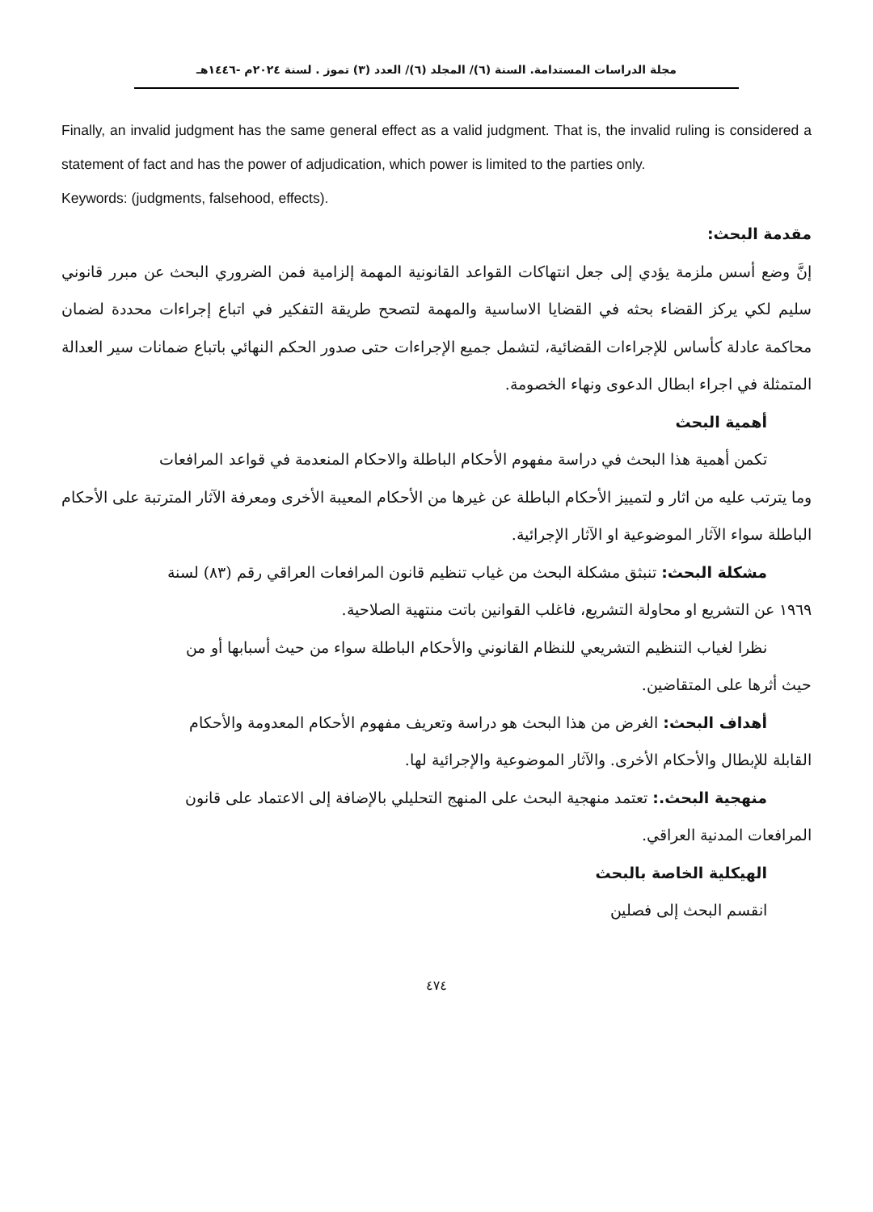مجلة الدراسات المستدامة. السنة (٦)/ المجلد (٦)/ العدد (٣) تموز . لسنة ٢٠٢٤م -١٤٤٦هـ
Finally, an invalid judgment has the same general effect as a valid judgment. That is, the invalid ruling is considered a statement of fact and has the power of adjudication, which power is limited to the parties only.
Keywords: (judgments, falsehood, effects).
مقدمة البحث:
إنَّ وضع أسس ملزمة يؤدي إلى جعل انتهاكات القواعد القانونية المهمة إلزامية فمن الضروري البحث عن مبرر قانوني سليم لكي يركز القضاء بحثه في القضايا الاساسية والمهمة لتصحح طريقة التفكير في اتباع إجراءات محددة لضمان محاكمة عادلة كأساس للإجراءات القضائية، لتشمل جميع الإجراءات حتى صدور الحكم النهائي باتباع ضمانات سير العدالة المتمثلة في اجراء ابطال الدعوى ونهاء الخصومة.
أهمية البحث
تكمن أهمية هذا البحث في دراسة مفهوم الأحكام الباطلة والاحكام المنعدمة في قواعد المرافعات
وما يترتب عليه من اثار و لتمييز الأحكام الباطلة عن غيرها من الأحكام المعيبة الأخرى ومعرفة الآثار المترتبة على الأحكام الباطلة سواء الآثار الموضوعية او الآثار الإجرائية.
مشكلة البحث: تنبثق مشكلة البحث من غياب تنظيم قانون المرافعات العراقي رقم (٨٣) لسنة
١٩٦٩ عن التشريع او محاولة التشريع، فاغلب القوانين باتت منتهية الصلاحية.
نظرا لغياب التنظيم التشريعي للنظام القانوني والأحكام الباطلة سواء من حيث أسبابها أو من
حيث أثرها على المتقاضين.
أهداف البحث: الغرض من هذا البحث هو دراسة وتعريف مفهوم الأحكام المعدومة والأحكام
القابلة للإبطال والأحكام الأخرى. والآثار الموضوعية والإجرائية لها.
منهجية البحث.: تعتمد منهجية البحث على المنهج التحليلي بالإضافة إلى الاعتماد على قانون
المرافعات المدنية العراقي.
الهيكلية الخاصة بالبحث
انقسم البحث إلى فصلين
٤٧٤